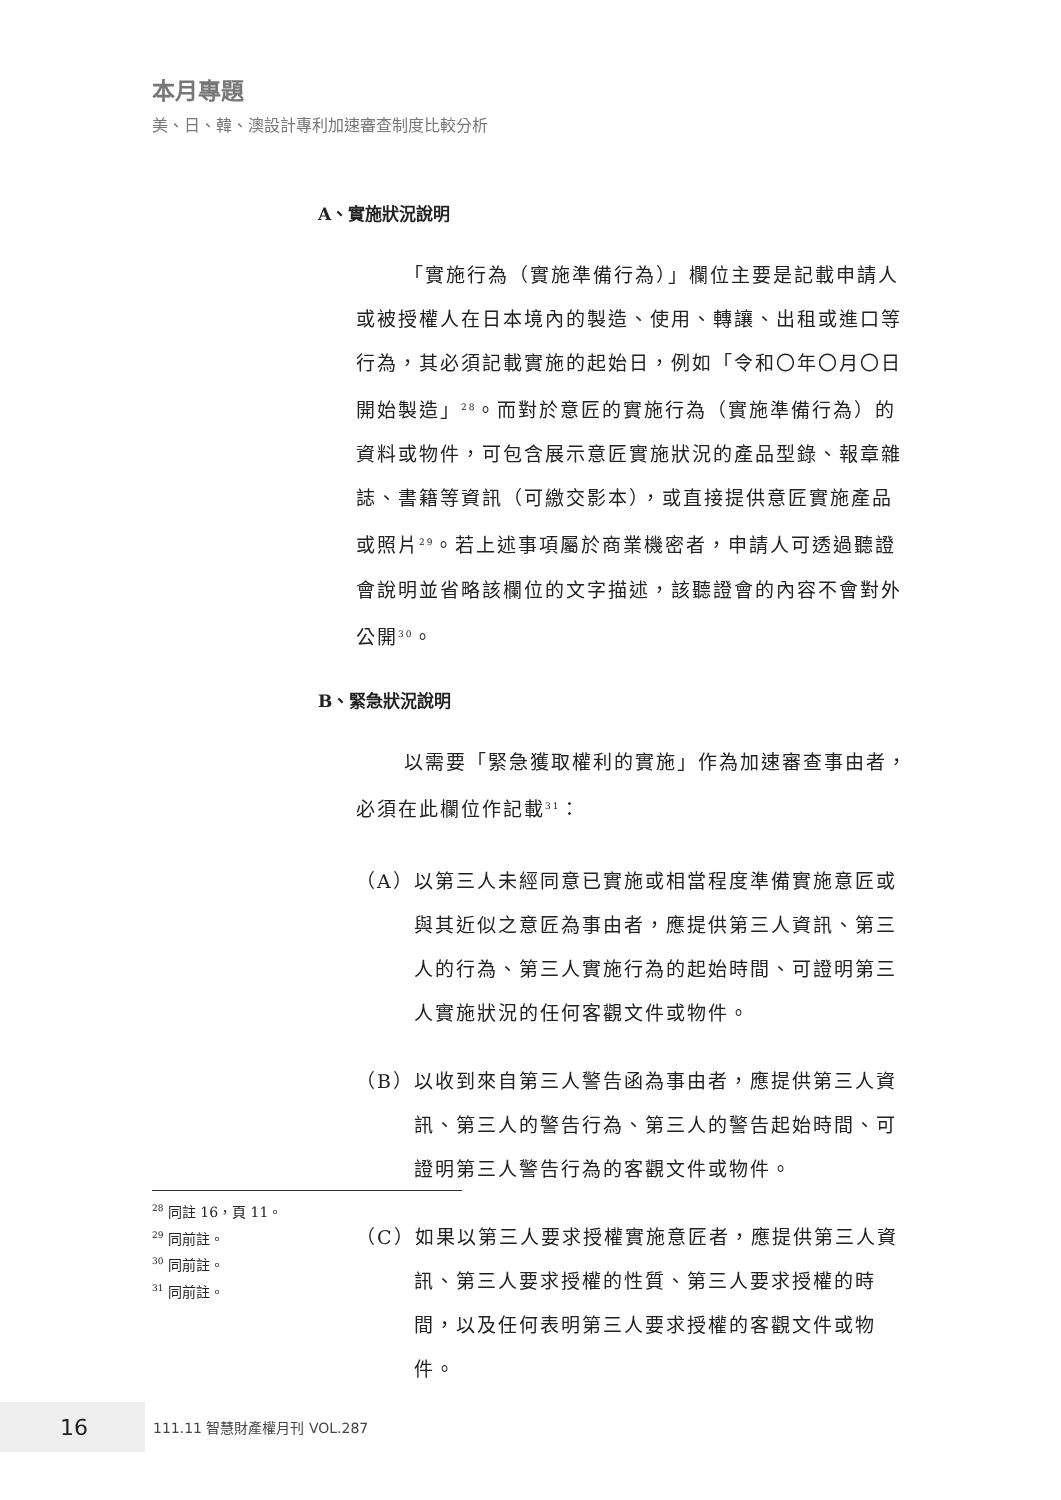本月專題
美、日、韓、澳設計專利加速審查制度比較分析
A、實施狀況說明
「實施行為（實施準備行為）」欄位主要是記載申請人或被授權人在日本境內的製造、使用、轉讓、出租或進口等行為，其必須記載實施的起始日，例如「令和〇年〇月〇日開始製造」<sup>28</sup>。而對於意匠的實施行為（實施準備行為）的資料或物件，可包含展示意匠實施狀況的產品型錄、報章雜誌、書籍等資訊（可繳交影本），或直接提供意匠實施產品或照片<sup>29</sup>。若上述事項屬於商業機密者，申請人可透過聽證會說明並省略該欄位的文字描述，該聽證會的內容不會對外公開<sup>30</sup>。
B、緊急狀況說明
以需要「緊急獲取權利的實施」作為加速審查事由者，必須在此欄位作記載<sup>31</sup>：
（A）以第三人未經同意已實施或相當程度準備實施意匠或與其近似之意匠為事由者，應提供第三人資訊、第三人的行為、第三人實施行為的起始時間、可證明第三人實施狀況的任何客觀文件或物件。
（B）以收到來自第三人警告函為事由者，應提供第三人資訊、第三人的警告行為、第三人的警告起始時間、可證明第三人警告行為的客觀文件或物件。
（C）如果以第三人要求授權實施意匠者，應提供第三人資訊、第三人要求授權的性質、第三人要求授權的時間，以及任何表明第三人要求授權的客觀文件或物件。
<sup>28</sup> 同註 16，頁 11。
<sup>29</sup> 同前註。
<sup>30</sup> 同前註。
<sup>31</sup> 同前註。
16
111.11 智慧財產權月刊 VOL.287